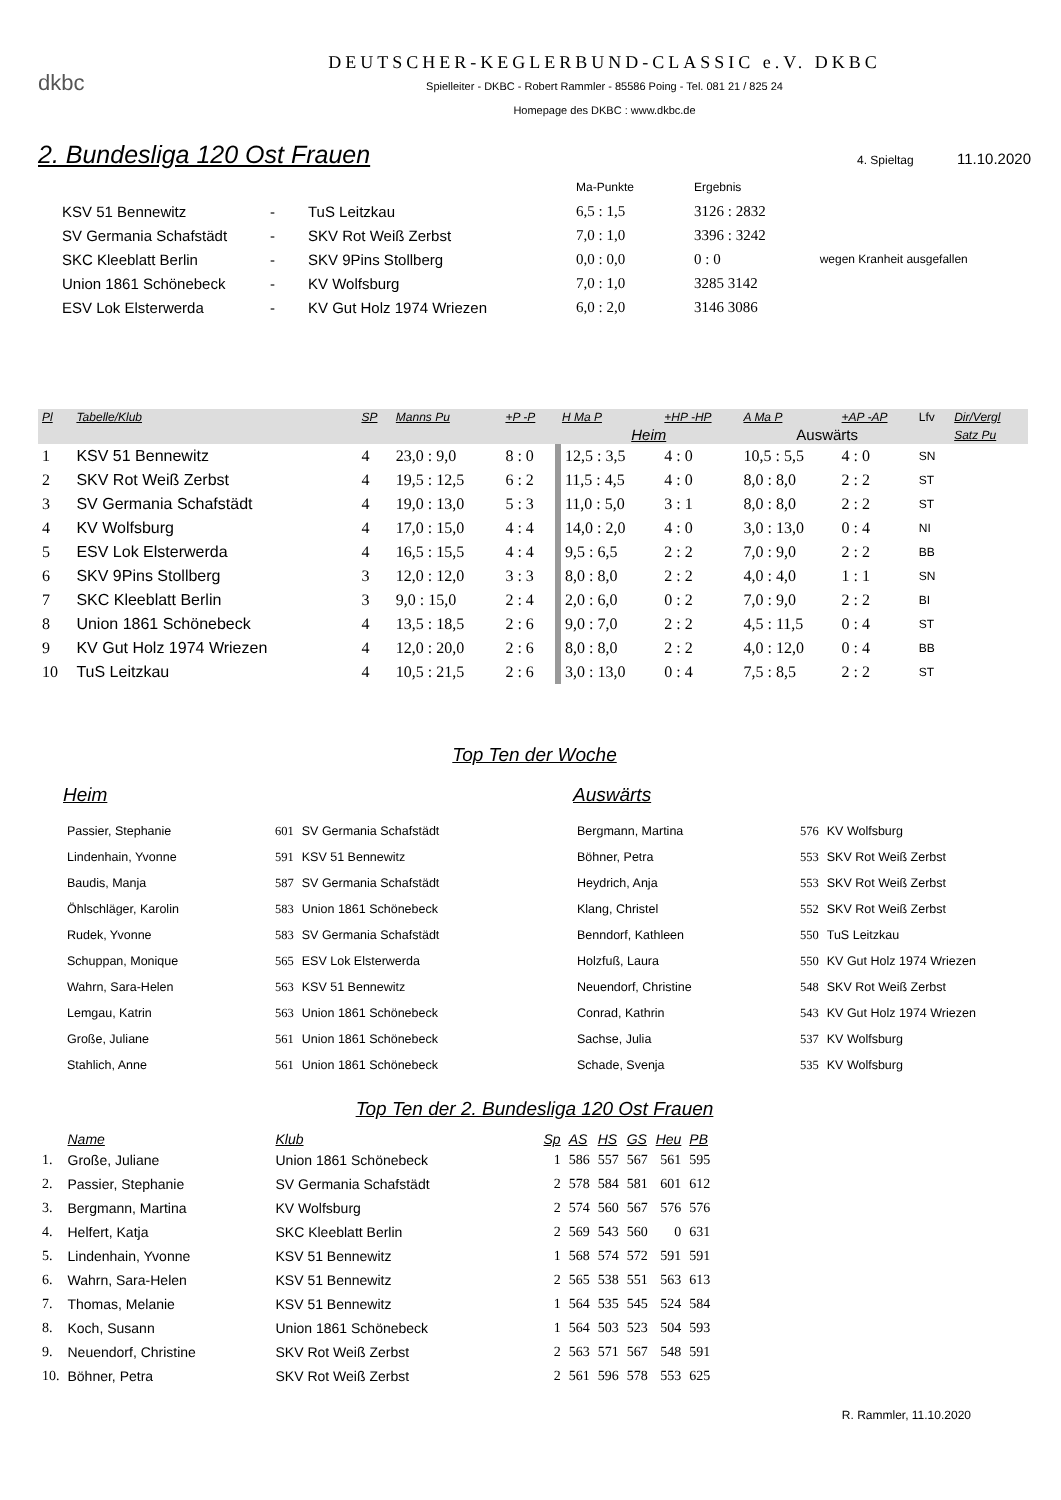dkbc
DEUTSCHER-KEGLERBUND-CLASSIC e.V. DKBC
Spielleiter - DKBC - Robert Rammler - 85586 Poing - Tel. 081 21 / 825 24
Homepage des DKBC : www.dkbc.de
2. Bundesliga 120 Ost Frauen
4. Spieltag 11.10.2020
| | | | Ma-Punkte | Ergebnis | |
| KSV 51 Bennewitz | - | TuS Leitzkau | 6,5 : 1,5 | 3126 : 2832 | |
| SV Germania Schafstädt | - | SKV Rot Weiß Zerbst | 7,0 : 1,0 | 3396 : 3242 | |
| SKC Kleeblatt Berlin | - | SKV 9Pins Stollberg | 0,0 : 0,0 | 0 : 0 | wegen Kranheit ausgefallen |
| Union 1861 Schönebeck | - | KV Wolfsburg | 7,0 : 1,0 | 3285 3142 | |
| ESV Lok Elsterwerda | - | KV Gut Holz 1974 Wriezen | 6,0 : 2,0 | 3146 3086 | |
| Pl | Tabelle/Klub | SP | Manns Pu | +P -P | H Ma P | +HP -HP | A Ma P | +AP -AP | Lfv | Dir/Vergl |
| --- | --- | --- | --- | --- | --- | --- | --- | --- | --- | --- |
| | | | | | Heim | | Auswärts | | | Satz Pu |
| 1 | KSV 51 Bennewitz | 4 | 23,0 : 9,0 | 8 : 0 | 12,5 : 3,5 | 4 : 0 | 10,5 : 5,5 | 4 : 0 | SN | |
| 2 | SKV Rot Weiß Zerbst | 4 | 19,5 : 12,5 | 6 : 2 | 11,5 : 4,5 | 4 : 0 | 8,0 : 8,0 | 2 : 2 | ST | |
| 3 | SV Germania Schafstädt | 4 | 19,0 : 13,0 | 5 : 3 | 11,0 : 5,0 | 3 : 1 | 8,0 : 8,0 | 2 : 2 | ST | |
| 4 | KV Wolfsburg | 4 | 17,0 : 15,0 | 4 : 4 | 14,0 : 2,0 | 4 : 0 | 3,0 : 13,0 | 0 : 4 | NI | |
| 5 | ESV Lok Elsterwerda | 4 | 16,5 : 15,5 | 4 : 4 | 9,5 : 6,5 | 2 : 2 | 7,0 : 9,0 | 2 : 2 | BB | |
| 6 | SKV 9Pins Stollberg | 3 | 12,0 : 12,0 | 3 : 3 | 8,0 : 8,0 | 2 : 2 | 4,0 : 4,0 | 1 : 1 | SN | |
| 7 | SKC Kleeblatt Berlin | 3 | 9,0 : 15,0 | 2 : 4 | 2,0 : 6,0 | 0 : 2 | 7,0 : 9,0 | 2 : 2 | BI | |
| 8 | Union 1861 Schönebeck | 4 | 13,5 : 18,5 | 2 : 6 | 9,0 : 7,0 | 2 : 2 | 4,5 : 11,5 | 0 : 4 | ST | |
| 9 | KV Gut Holz 1974 Wriezen | 4 | 12,0 : 20,0 | 2 : 6 | 8,0 : 8,0 | 2 : 2 | 4,0 : 12,0 | 0 : 4 | BB | |
| 10 | TuS Leitzkau | 4 | 10,5 : 21,5 | 2 : 6 | 3,0 : 13,0 | 0 : 4 | 7,5 : 8,5 | 2 : 2 | ST | |
Top Ten der Woche
Heim
| Passier, Stephanie | 601 | SV Germania Schafstädt |
| Lindenhain, Yvonne | 591 | KSV 51 Bennewitz |
| Baudis, Manja | 587 | SV Germania Schafstädt |
| Öhlschläger, Karolin | 583 | Union 1861 Schönebeck |
| Rudek, Yvonne | 583 | SV Germania Schafstädt |
| Schuppan, Monique | 565 | ESV Lok Elsterwerda |
| Wahrn, Sara-Helen | 563 | KSV 51 Bennewitz |
| Lemgau, Katrin | 563 | Union 1861 Schönebeck |
| Große, Juliane | 561 | Union 1861 Schönebeck |
| Stahlich, Anne | 561 | Union 1861 Schönebeck |
Auswärts
| Bergmann, Martina | 576 | KV Wolfsburg |
| Böhner, Petra | 553 | SKV Rot Weiß Zerbst |
| Heydrich, Anja | 553 | SKV Rot Weiß Zerbst |
| Klang, Christel | 552 | SKV Rot Weiß Zerbst |
| Benndorf, Kathleen | 550 | TuS Leitzkau |
| Holzfuß, Laura | 550 | KV Gut Holz 1974 Wriezen |
| Neuendorf, Christine | 548 | SKV Rot Weiß Zerbst |
| Conrad, Kathrin | 543 | KV Gut Holz 1974 Wriezen |
| Sachse, Julia | 537 | KV Wolfsburg |
| Schade, Svenja | 535 | KV Wolfsburg |
Top Ten der 2. Bundesliga 120 Ost Frauen
| | Name | Klub | Sp | AS | HS | GS | Heu | PB |
| --- | --- | --- | --- | --- | --- | --- | --- | --- |
| 1. | Große, Juliane | Union 1861 Schönebeck | 1 | 586 | 557 | 567 | 561 | 595 |
| 2. | Passier, Stephanie | SV Germania Schafstädt | 2 | 578 | 584 | 581 | 601 | 612 |
| 3. | Bergmann, Martina | KV Wolfsburg | 2 | 574 | 560 | 567 | 576 | 576 |
| 4. | Helfert, Katja | SKC Kleeblatt Berlin | 2 | 569 | 543 | 560 | 0 | 631 |
| 5. | Lindenhain, Yvonne | KSV 51 Bennewitz | 1 | 568 | 574 | 572 | 591 | 591 |
| 6. | Wahrn, Sara-Helen | KSV 51 Bennewitz | 2 | 565 | 538 | 551 | 563 | 613 |
| 7. | Thomas, Melanie | KSV 51 Bennewitz | 1 | 564 | 535 | 545 | 524 | 584 |
| 8. | Koch, Susann | Union 1861 Schönebeck | 1 | 564 | 503 | 523 | 504 | 593 |
| 9. | Neuendorf, Christine | SKV Rot Weiß Zerbst | 2 | 563 | 571 | 567 | 548 | 591 |
| 10. | Böhner, Petra | SKV Rot Weiß Zerbst | 2 | 561 | 596 | 578 | 553 | 625 |
R. Rammler, 11.10.2020